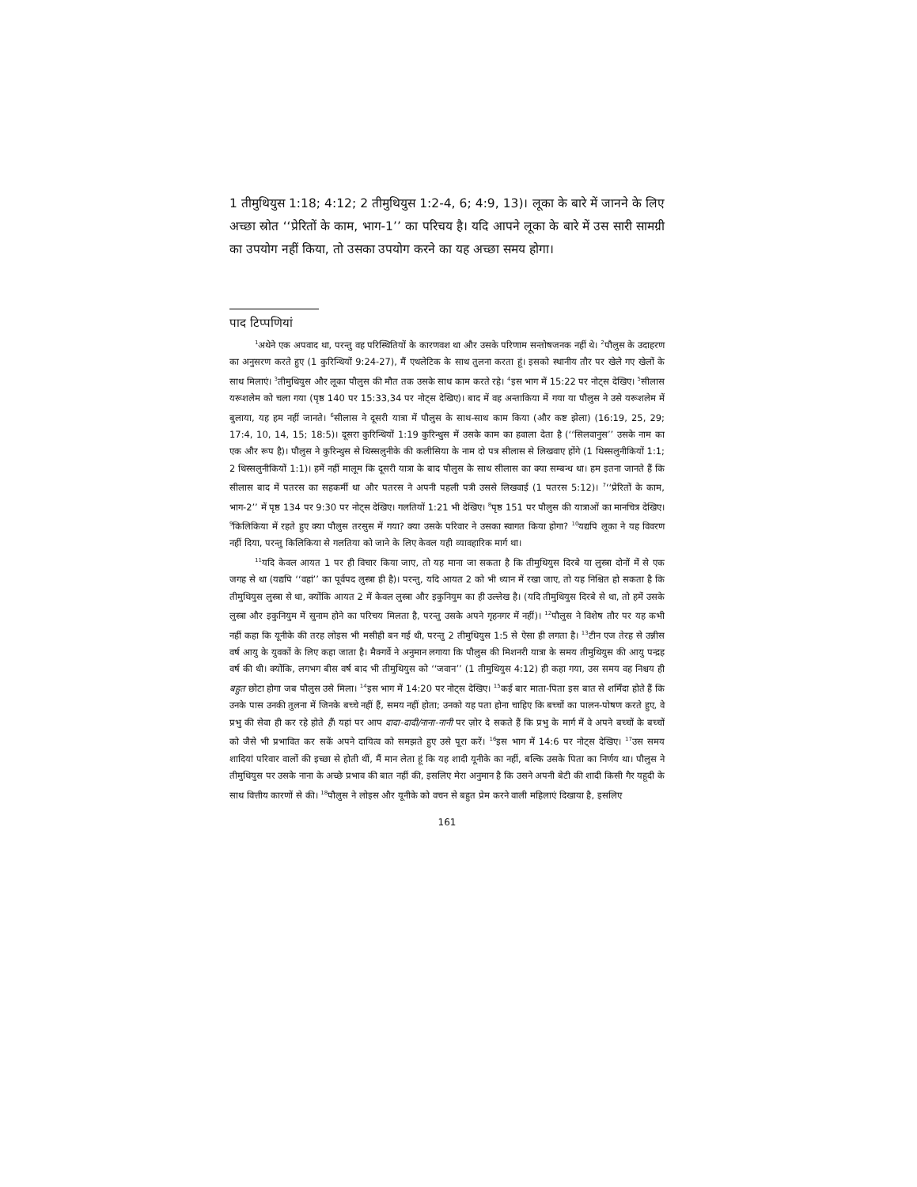1 तीमुथियुस 1:18; 4:12; 2 तीमुथियुस 1:2-4, 6; 4:9, 13)। लूका के बारे में जानने के लिए अच्छा स्रोत ‘‘प्रेरितों के काम, भाग-1’’ का परिचय है। यदि आपने लूका के बारे में उस सारी सामग्री का उपयोग नहीं किया, तो उसका उपयोग करने का यह अच्छा समय होगा।
पाद टिप्पणियां
<sup>1</sup> अथेने एक अपवाद था, परन्तु वह परिस्थितियों के कारणवश था और उसके परिणाम सन्तोषजनक नहीं थे। <sup>2</sup>पौलुस के उदाहरण का अनुसरण करते हुए (1 कुरिन्थियों 9:24-27), मैं एथलेटिक के साथ तुलना करता हूं। इसको स्थानीय तौर पर खेले गए खेलों के साथ मिलाएं। <sup>3</sup>तीमुथियुस और लूका पौलुस की मौत तक उसके साथ काम करते रहे। <sup>4</sup>इस भाग में 15:22 पर नोट्स देखिए। <sup>5</sup>सीलास यरूशलेम को चला गया (पृष्ठ 140 पर 15:33,34 पर नोट्स देखिए)। बाद में वह अन्ताकिया में गया या पौलुस ने उसे यरूशलेम में बुलाया, यह हम नहीं जानते। <sup>6</sup>सीलास ने दूसरी यात्रा में पौलुस के साथ-साथ काम किया (और कष्ट झेला) (16:19, 25, 29; 17:4, 10, 14, 15; 18:5)। दूसरा कुरिन्थियों 1:19 कुरिन्थुस में उसके काम का हवाला देता है (‘‘सिलवानुस’’ उसके नाम का एक और रूप है)। पौलुस ने कुरिन्थुस से थिस्सलुनीके की कलीसिया के नाम दो पत्र सीलास से लिखवाए होंगे (1 थिस्सलुनीकियों 1:1; 2 थिस्सलुनीकियों 1:1)। हमें नहीं मालूम कि दूसरी यात्रा के बाद पौलुस के साथ सीलास का क्या सम्बन्ध था। हम इतना जानते हैं कि सीलास बाद में पतरस का सहकर्मी था और पतरस ने अपनी पहली पत्री उससे लिखवाई (1 पतरस 5:12)। <sup>7</sup>‘‘प्रेरितों के काम, भाग-2’’ में पृष्ठ 134 पर 9:30 पर नोट्स देखिए। गलतियों 1:21 भी देखिए। <sup>8</sup>पृष्ठ 151 पर पौलुस की यात्राओं का मानचित्र देखिए। <sup>9</sup>किलिकिया में रहते हुए क्या पौलुस तरसुस में गया? क्या उसके परिवार ने उसका स्वागत किया होगा? <sup>10</sup>यद्यपि लूका ने यह विवरण नहीं दिया, परन्तु किलिकिया से गलतिया को जाने के लिए केवल यही व्यावहारिक मार्ग था।
<sup>11</sup> यदि केवल आयत 1 पर ही विचार किया जाए, तो यह माना जा सकता है कि तीमुथियुस दिरबे या लुस्त्रा दोनों में से एक जगह से था (यद्यपि ‘‘वहां’’ का पूर्वपद लुस्त्रा ही है)। परन्तु, यदि आयत 2 को भी ध्यान में रखा जाए, तो यह निश्चित हो सकता है कि तीमुथियुस लुस्त्रा से था, क्योंकि आयत 2 में केवल लुस्त्रा और इकुनियुम का ही उल्लेख है। (यदि तीमुथियुस दिरबे से था, तो हमें उसके लुस्त्रा और इकुनियुम में सुनाम होने का परिचय मिलता है, परन्तु उसके अपने गृहनगर में नहीं)। <sup>12</sup>पौलुस ने विशेष तौर पर यह कभी नहीं कहा कि यूनीके की तरह लोइस भी मसीही बन गई थी, परन्तु 2 तीमुथियुस 1:5 से ऐसा ही लगता है। <sup>13</sup>टीन एज तेरह से उन्नीस वर्ष आयु के युवकों के लिए कहा जाता है। मैक्गर्वे ने अनुमान लगाया कि पौलुस की मिशनरी यात्रा के समय तीमुथियुस की आयु पन्द्रह वर्ष की थी। क्योंकि, लगभग बीस वर्ष बाद भी तीमुथियुस को ‘‘जवान’’ (1 तीमुथियुस 4:12) ही कहा गया, उस समय वह निश्चय ही बहुत छोटा होगा जब पौलुस उसे मिला। <sup>14</sup>इस भाग में 14:20 पर नोट्स देखिए। <sup>15</sup>कई बार माता-पिता इस बात से शर्मिंदा होते हैं कि उनके पास उनकी तुलना में जिनके बच्चे नहीं हैं, समय नहीं होता; उनको यह पता होना चाहिए कि बच्चों का पालन-पोषण करते हुए, वे प्रभु की सेवा ही कर रहे होते हैं। यहां पर आप दादा-दादी/नाना-नानी पर ज़ोर दे सकते हैं कि प्रभु के मार्ग में वे अपने बच्चों के बच्चों को जैसे भी प्रभावित कर सकें अपने दायित्व को समझते हुए उसे पूरा करें। <sup>16</sup>इस भाग में 14:6 पर नोट्स देखिए। <sup>17</sup>उस समय शादियां परिवार वालों की इच्छा से होती थीं, मैं मान लेता हूं कि यह शादी यूनीके का नहीं, बल्कि उसके पिता का निर्णय था। पौलुस ने तीमुथियुस पर उसके नाना के अच्छे प्रभाव की बात नहीं की, इसलिए मेरा अनुमान है कि उसने अपनी बेटी की शादी किसी गैर यहूदी के साथ वित्तीय कारणों से की। <sup>18</sup>पौलुस ने लोइस और यूनीके को वचन से बहुत प्रेम करने वाली महिलाएं दिखाया है, इसलिए
161